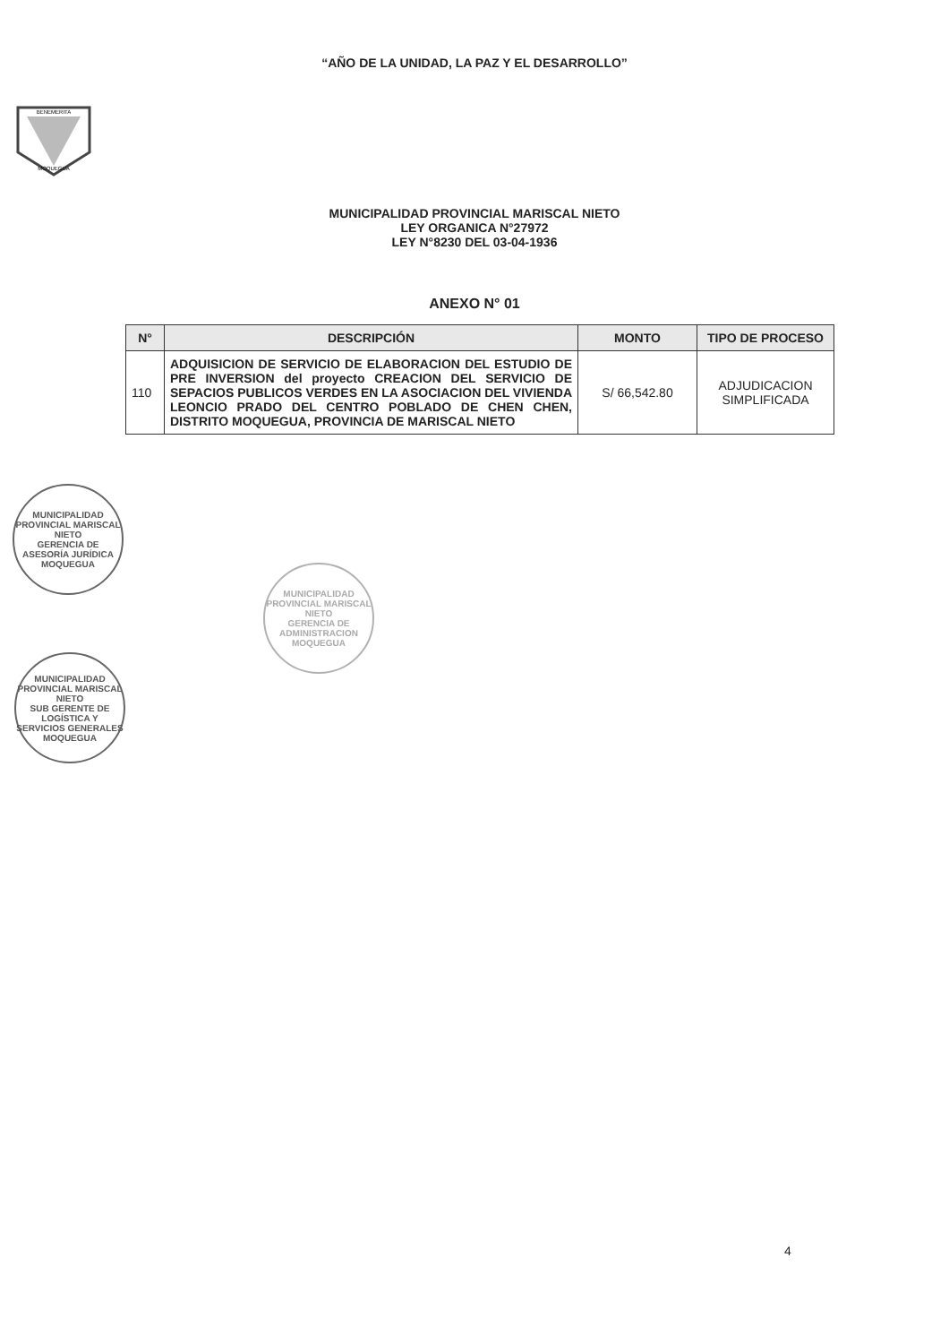“AÑO DE LA UNIDAD, LA PAZ Y EL DESARROLLO”
BENEMERITA
MOQUEGUA
MUNICIPALIDAD PROVINCIAL MARISCAL NIETO
LEY ORGANICA N°27972
LEY N°8230 DEL 03-04-1936
ANEXO N° 01
| N° | DESCRIPCIÓN | MONTO | TIPO DE PROCESO |
| --- | --- | --- | --- |
| 110 | ADQUISICION DE SERVICIO DE ELABORACION DEL ESTUDIO DE PRE INVERSION del proyecto CREACION DEL SERVICIO DE SEPACIOS PUBLICOS VERDES EN LA ASOCIACION DEL VIVIENDA LEONCIO PRADO DEL CENTRO POBLADO DE CHEN CHEN, DISTRITO MOQUEGUA, PROVINCIA DE MARISCAL NIETO | S/ 66,542.80 | ADJUDICACION SIMPLIFICADA |
MUNICIPALIDAD PROVINCIAL MARISCAL NIETO
GERENCIA DE ASESORÍA JURÍDICA
MOQUEGUA
MUNICIPALIDAD PROVINCIAL MARISCAL NIETO
GERENCIA DE ADMINISTRACION
MOQUEGUA
MUNICIPALIDAD PROVINCIAL MARISCAL NIETO
SUB GERENTE DE LOGÍSTICA Y SERVICIOS GENERALES
MOQUEGUA
4